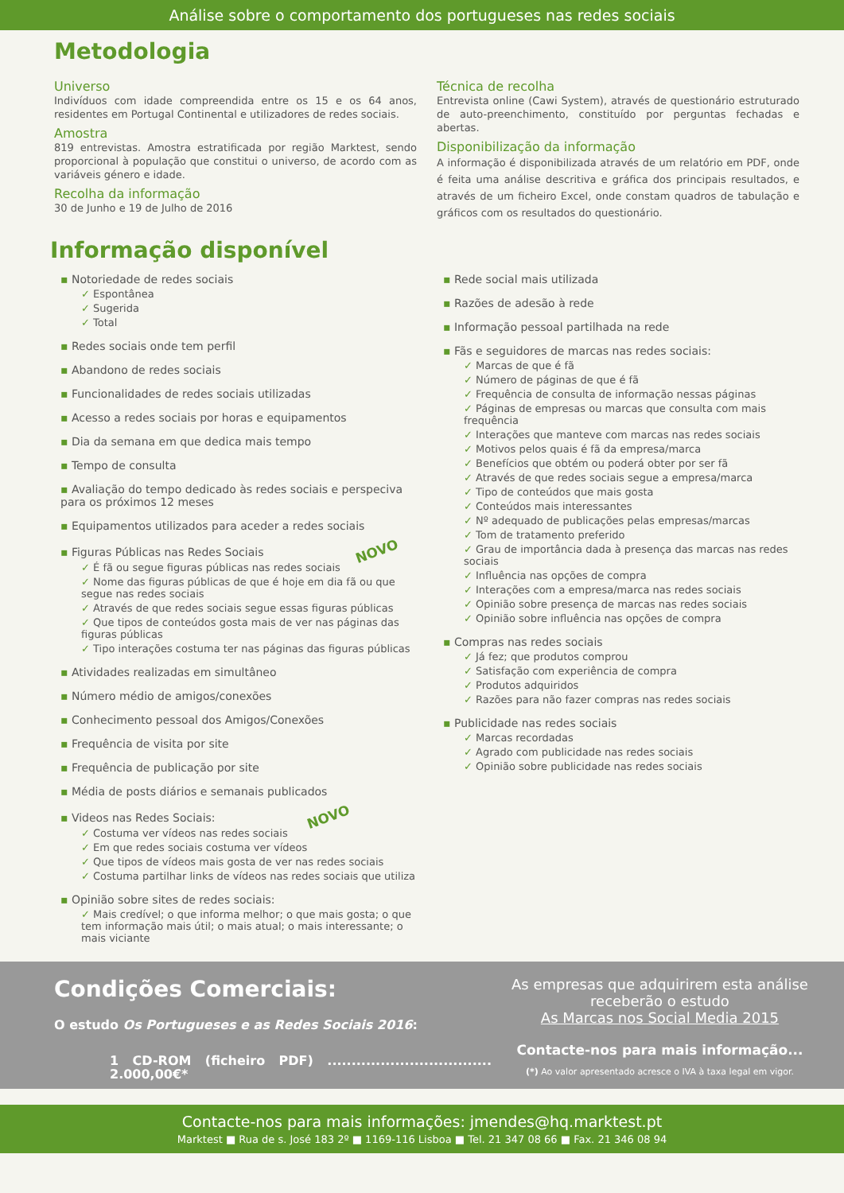Análise sobre o comportamento dos portugueses nas redes sociais
Metodologia
Universo
Indivíduos com idade compreendida entre os 15 e os 64 anos, residentes em Portugal Continental e utilizadores de redes sociais.
Amostra
819 entrevistas. Amostra estratificada por região Marktest, sendo proporcional à população que constitui o universo, de acordo com as variáveis género e idade.
Recolha da informação
30 de Junho e 19 de Julho de 2016
Técnica de recolha
Entrevista online (Cawi System), através de questionário estruturado de auto-preenchimento, constituído por perguntas fechadas e abertas.
Disponibilização da informação
A informação é disponibilizada através de um relatório em PDF, onde é feita uma análise descritiva e gráfica dos principais resultados, e através de um ficheiro Excel, onde constam quadros de tabulação e gráficos com os resultados do questionário.
Informação disponível
▪ Notoriedade de redes sociais
✓ Espontânea
✓ Sugerida
✓ Total
▪ Redes sociais onde tem perfil
▪ Abandono de redes sociais
▪ Funcionalidades de redes sociais utilizadas
▪ Acesso a redes sociais por horas e equipamentos
▪ Dia da semana em que dedica mais tempo
▪ Tempo de consulta
▪ Avaliação do tempo dedicado às redes sociais e perspeciva para os próximos 12 meses
▪ Equipamentos utilizados para aceder a redes sociais
▪ Figuras Públicas nas Redes Sociais NOVO
✓ É fã ou segue figuras públicas nas redes sociais
✓ Nome das figuras públicas de que é hoje em dia fã ou que segue nas redes sociais
✓ Através de que redes sociais segue essas figuras públicas
✓ Que tipos de conteúdos gosta mais de ver nas páginas das figuras públicas
✓ Tipo interações costuma ter nas páginas das figuras públicas
▪ Atividades realizadas em simultâneo
▪ Número médio de amigos/conexões
▪ Conhecimento pessoal dos Amigos/Conexões
▪ Frequência de visita por site
▪ Frequência de publicação por site
▪ Média de posts diários e semanais publicados
▪ Videos nas Redes Sociais: NOVO
✓ Costuma ver vídeos nas redes sociais
✓ Em que redes sociais costuma ver vídeos
✓ Que tipos de vídeos mais gosta de ver nas redes sociais
✓ Costuma partilhar links de vídeos nas redes sociais que utiliza
▪ Opinião sobre sites de redes sociais:
✓ Mais credível; o que informa melhor; o que mais gosta; o que tem informação mais útil; o mais atual; o mais interessante; o mais viciante
▪ Rede social mais utilizada
▪ Razões de adesão à rede
▪ Informação pessoal partilhada na rede
▪ Fãs e seguidores de marcas nas redes sociais:
✓ Marcas de que é fã
✓ Número de páginas de que é fã
✓ Frequência de consulta de informação nessas páginas
✓ Páginas de empresas ou marcas que consulta com mais frequência
✓ Interações que manteve com marcas nas redes sociais
✓ Motivos pelos quais é fã da empresa/marca
✓ Benefícios que obtém ou poderá obter por ser fã
✓ Através de que redes sociais segue a empresa/marca
✓ Tipo de conteúdos que mais gosta
✓ Conteúdos mais interessantes
✓ Nº adequado de publicações pelas empresas/marcas
✓ Tom de tratamento preferido
✓ Grau de importância dada à presença das marcas nas redes sociais
✓ Influência nas opções de compra
✓ Interações com a empresa/marca nas redes sociais
✓ Opinião sobre presença de marcas nas redes sociais
✓ Opinião sobre influência nas opções de compra
▪ Compras nas redes sociais
✓ Já fez; que produtos comprou
✓ Satisfação com experiência de compra
✓ Produtos adquiridos
✓ Razões para não fazer compras nas redes sociais
▪ Publicidade nas redes sociais
✓ Marcas recordadas
✓ Agrado com publicidade nas redes sociais
✓ Opinião sobre publicidade nas redes sociais
Condições Comerciais:
O estudo Os Portugueses e as Redes Sociais 2016:
1 CD-ROM (ficheiro PDF) .................................. 2.000,00€*
As empresas que adquirirem esta análise receberão o estudo
As Marcas nos Social Media 2015
Contacte-nos para mais informação...
(*) Ao valor apresentado acresce o IVA à taxa legal em vigor.
Contacte-nos para mais informações: jmendes@hq.marktest.pt
Marktest ■ Rua de s. José 183 2º ■ 1169-116 Lisboa ■ Tel. 21 347 08 66 ■ Fax. 21 346 08 94